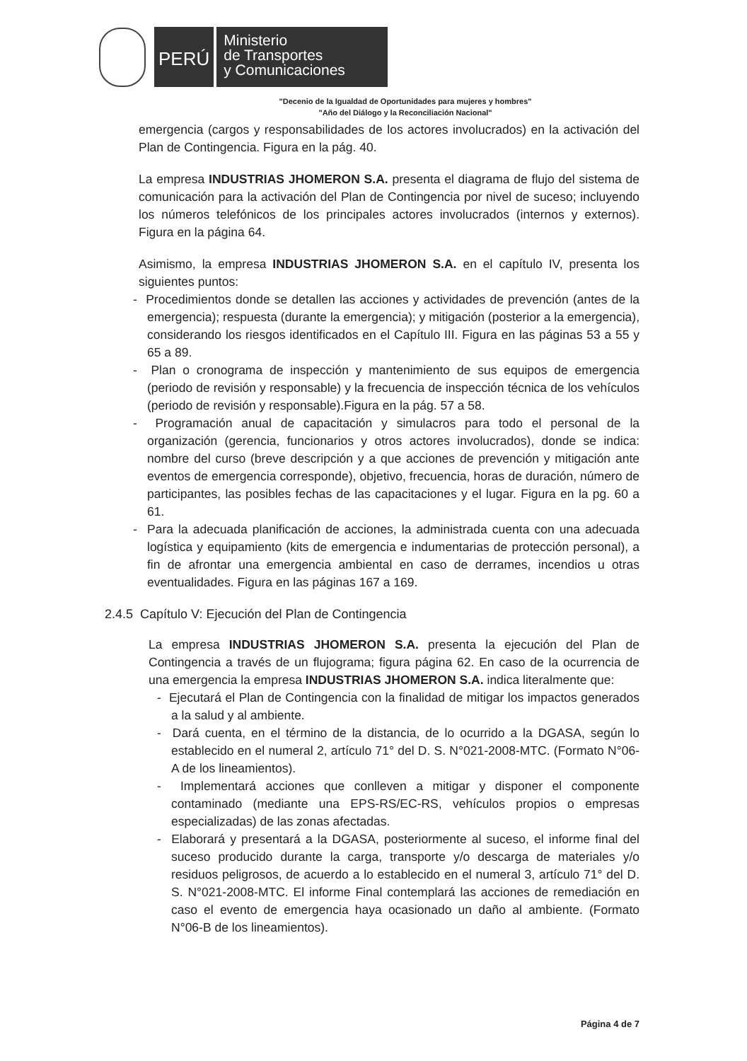PERÚ
Ministerio
de Transportes
y Comunicaciones
"Decenio de la Igualdad de Oportunidades para mujeres y hombres"
"Año del Diálogo y la Reconciliación Nacional"
emergencia (cargos y responsabilidades de los actores involucrados) en la activación del Plan de Contingencia. Figura en la pág. 40.
La empresa INDUSTRIAS JHOMERON S.A. presenta el diagrama de flujo del sistema de comunicación para la activación del Plan de Contingencia por nivel de suceso; incluyendo los números telefónicos de los principales actores involucrados (internos y externos). Figura en la página 64.
Asimismo, la empresa INDUSTRIAS JHOMERON S.A. en el capítulo IV, presenta los siguientes puntos:
- Procedimientos donde se detallen las acciones y actividades de prevención (antes de la emergencia); respuesta (durante la emergencia); y mitigación (posterior a la emergencia), considerando los riesgos identificados en el Capítulo III. Figura en las páginas 53 a 55 y 65 a 89.
- Plan o cronograma de inspección y mantenimiento de sus equipos de emergencia (periodo de revisión y responsable) y la frecuencia de inspección técnica de los vehículos (periodo de revisión y responsable).Figura en la pág. 57 a 58.
- Programación anual de capacitación y simulacros para todo el personal de la organización (gerencia, funcionarios y otros actores involucrados), donde se indica: nombre del curso (breve descripción y a que acciones de prevención y mitigación ante eventos de emergencia corresponde), objetivo, frecuencia, horas de duración, número de participantes, las posibles fechas de las capacitaciones y el lugar. Figura en la pg. 60 a 61.
- Para la adecuada planificación de acciones, la administrada cuenta con una adecuada logística y equipamiento (kits de emergencia e indumentarias de protección personal), a fin de afrontar una emergencia ambiental en caso de derrames, incendios u otras eventualidades. Figura en las páginas 167 a 169.
2.4.5 Capítulo V: Ejecución del Plan de Contingencia
La empresa INDUSTRIAS JHOMERON S.A. presenta la ejecución del Plan de Contingencia a través de un flujograma; figura página 62. En caso de la ocurrencia de una emergencia la empresa INDUSTRIAS JHOMERON S.A. indica literalmente que:
- Ejecutará el Plan de Contingencia con la finalidad de mitigar los impactos generados a la salud y al ambiente.
- Dará cuenta, en el término de la distancia, de lo ocurrido a la DGASA, según lo establecido en el numeral 2, artículo 71° del D. S. N°021-2008-MTC. (Formato N°06-A de los lineamientos).
- Implementará acciones que conlleven a mitigar y disponer el componente contaminado (mediante una EPS-RS/EC-RS, vehículos propios o empresas especializadas) de las zonas afectadas.
- Elaborará y presentará a la DGASA, posteriormente al suceso, el informe final del suceso producido durante la carga, transporte y/o descarga de materiales y/o residuos peligrosos, de acuerdo a lo establecido en el numeral 3, artículo 71° del D. S. N°021-2008-MTC. El informe Final contemplará las acciones de remediación en caso el evento de emergencia haya ocasionado un daño al ambiente. (Formato N°06-B de los lineamientos).
Página 4 de 7